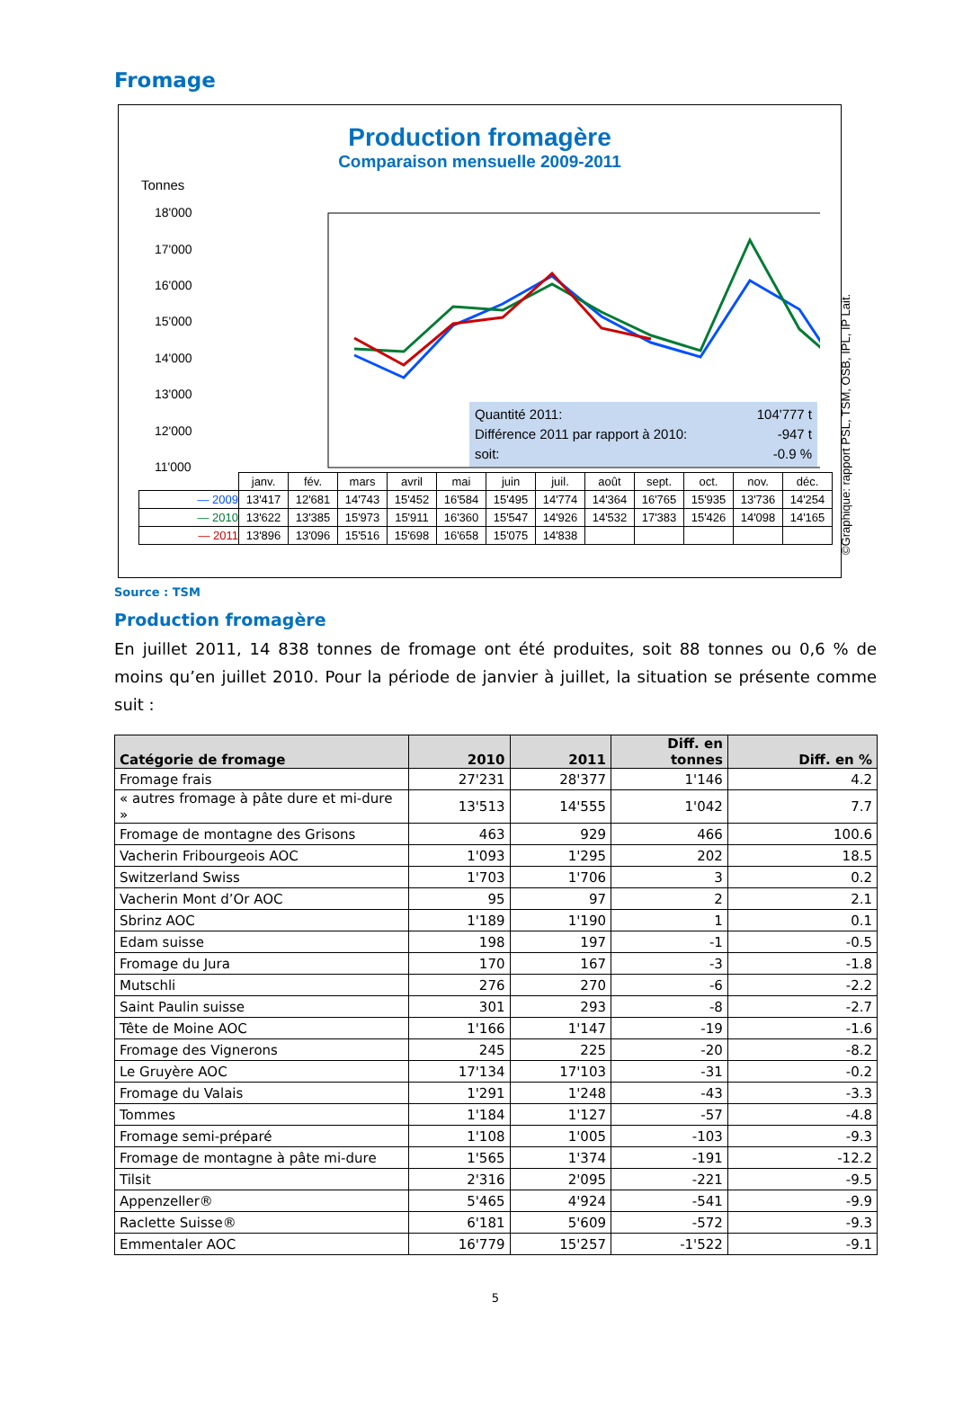Fromage
Production fromagère
Comparaison mensuelle 2009-2011
Tonnes
18'000
17'000
16'000
15'000
14'000
13'000
12'000
11'000
Quantité 2011: 104'777 t
Différence 2011 par rapport à 2010: -947 t
soit: -0.9 %
| | janv. | fév. | mars | avril | mai | juin | juil. | août | sept. | oct. | nov. | déc. |
| — 2009 | 13'417 | 12'681 | 14'743 | 15'452 | 16'584 | 15'495 | 14'774 | 14'364 | 16'765 | 15'935 | 13'736 | 14'254 |
| — 2010 | 13'622 | 13'385 | 15'973 | 15'911 | 16'360 | 15'547 | 14'926 | 14'532 | 17'383 | 15'426 | 14'098 | 14'165 |
| — 2011 | 13'896 | 13'096 | 15'516 | 15'698 | 16'658 | 15'075 | 14'838 | | | | | |
©Graphique: rapport PSL, TSM, OSB, IPL, IP Lait.
Source : TSM
Production fromagère
En juillet 2011, 14 838 tonnes de fromage ont été produites, soit 88 tonnes ou 0,6 % de moins qu’en juillet 2010. Pour la période de janvier à juillet, la situation se présente comme suit :
| Catégorie de fromage | 2010 | 2011 | Diff. en tonnes | Diff. en % |
| --- | --- | --- | --- | --- |
| Fromage frais | 27'231 | 28'377 | 1'146 | 4.2 |
| « autres fromage à pâte dure et mi-dure » | 13'513 | 14'555 | 1'042 | 7.7 |
| Fromage de montagne des Grisons | 463 | 929 | 466 | 100.6 |
| Vacherin Fribourgeois AOC | 1'093 | 1'295 | 202 | 18.5 |
| Switzerland Swiss | 1'703 | 1'706 | 3 | 0.2 |
| Vacherin Mont d’Or AOC | 95 | 97 | 2 | 2.1 |
| Sbrinz AOC | 1'189 | 1'190 | 1 | 0.1 |
| Edam suisse | 198 | 197 | -1 | -0.5 |
| Fromage du Jura | 170 | 167 | -3 | -1.8 |
| Mutschli | 276 | 270 | -6 | -2.2 |
| Saint Paulin suisse | 301 | 293 | -8 | -2.7 |
| Tête de Moine AOC | 1'166 | 1'147 | -19 | -1.6 |
| Fromage des Vignerons | 245 | 225 | -20 | -8.2 |
| Le Gruyère AOC | 17'134 | 17'103 | -31 | -0.2 |
| Fromage du Valais | 1'291 | 1'248 | -43 | -3.3 |
| Tommes | 1'184 | 1'127 | -57 | -4.8 |
| Fromage semi-préparé | 1'108 | 1'005 | -103 | -9.3 |
| Fromage de montagne à pâte mi-dure | 1'565 | 1'374 | -191 | -12.2 |
| Tilsit | 2'316 | 2'095 | -221 | -9.5 |
| Appenzeller® | 5'465 | 4'924 | -541 | -9.9 |
| Raclette Suisse® | 6'181 | 5'609 | -572 | -9.3 |
| Emmentaler AOC | 16'779 | 15'257 | -1'522 | -9.1 |
5